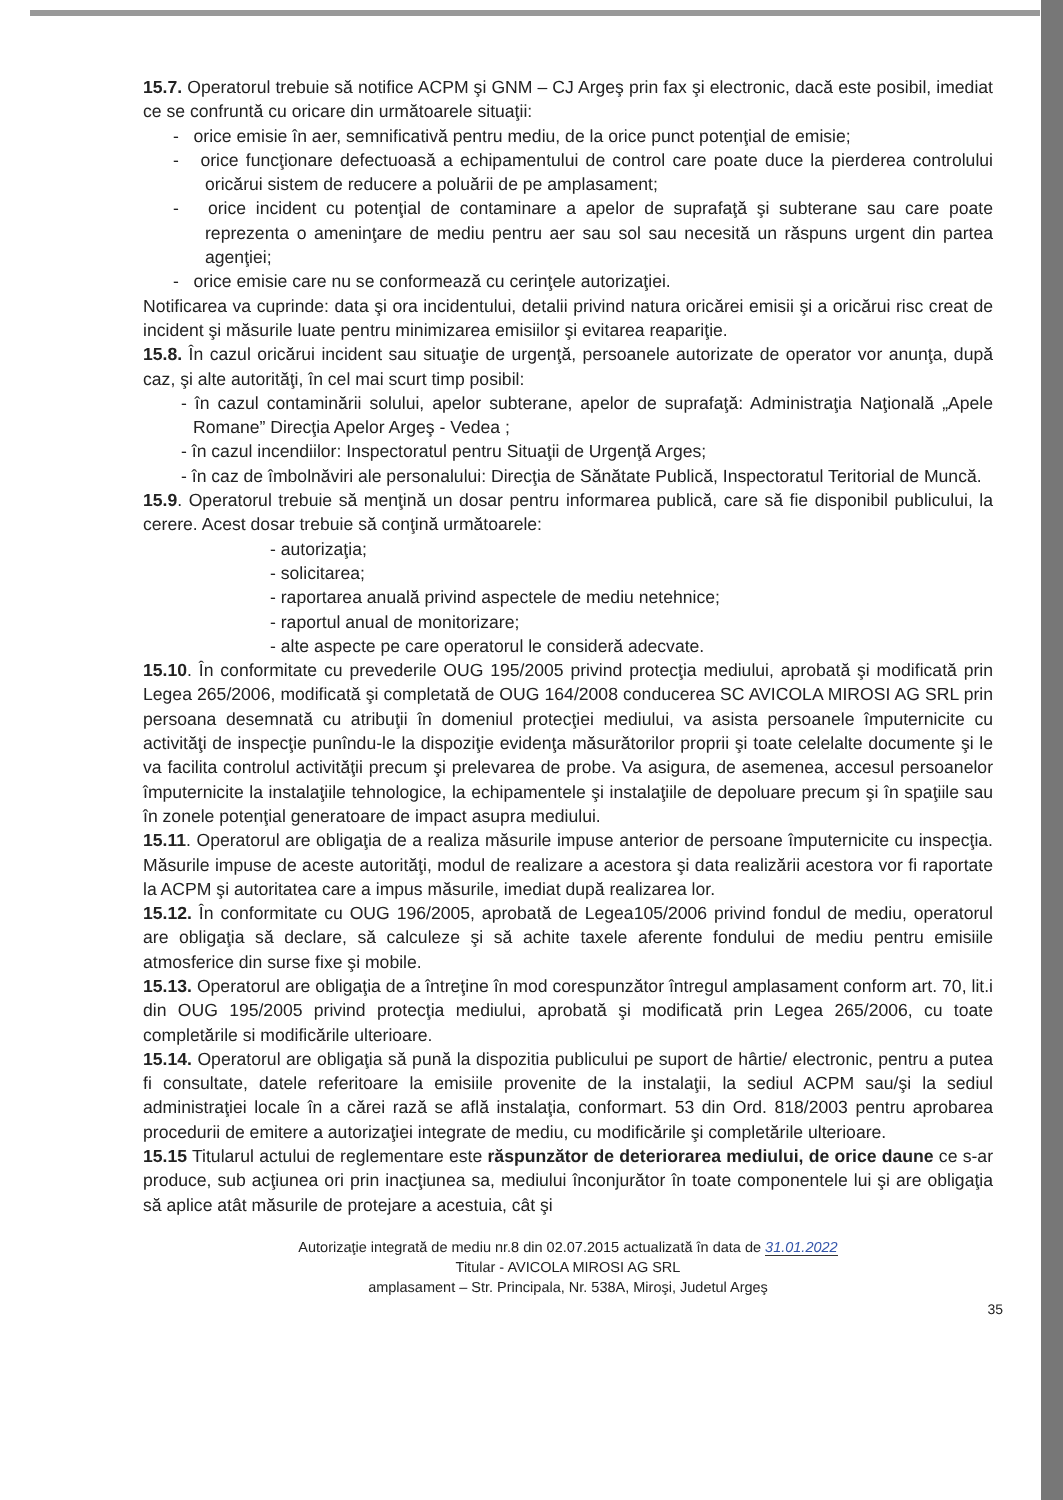15.7. Operatorul trebuie să notifice ACPM şi GNM – CJ Argeş prin fax şi electronic, dacă este posibil, imediat ce se confruntă cu oricare din următoarele situaţii:
- orice emisie în aer, semnificativă pentru mediu, de la orice punct potenţial de emisie;
- orice funcţionare defectuoasă a echipamentului de control care poate duce la pierderea controlului oricărui sistem de reducere a poluării de pe amplasament;
- orice incident cu potenţial de contaminare a apelor de suprafaţă şi subterane sau care poate reprezenta o ameninţare de mediu pentru aer sau sol sau necesită un răspuns urgent din partea agenţiei;
- orice emisie care nu se conformează cu cerinţele autorizaţiei.
Notificarea va cuprinde: data şi ora incidentului, detalii privind natura oricărei emisii şi a oricărui risc creat de incident şi măsurile luate pentru minimizarea emisiilor şi evitarea reapariţie.
15.8. În cazul oricărui incident sau situaţie de urgenţă, persoanele autorizate de operator vor anunţa, după caz, şi alte autorităţi, în cel mai scurt timp posibil:
- în cazul contaminării solului, apelor subterane, apelor de suprafaţă: Administraţia Naţională „Apele Romane” Direcţia Apelor Argeş - Vedea ;
- în cazul incendiilor: Inspectoratul pentru Situaţii de Urgenţă Arges;
- în caz de îmbolnăviri ale personalului: Direcţia de Sănătate Publică, Inspectoratul Teritorial de Muncă.
15.9. Operatorul trebuie să menţină un dosar pentru informarea publică, care să fie disponibil publicului, la cerere. Acest dosar trebuie să conţină următoarele:
- autorizaţia;
- solicitarea;
- raportarea anuală privind aspectele de mediu netehnice;
- raportul anual de monitorizare;
- alte aspecte pe care operatorul le consideră adecvate.
15.10. În conformitate cu prevederile OUG 195/2005 privind protecţia mediului, aprobată şi modificată prin Legea 265/2006, modificată şi completată de OUG 164/2008 conducerea SC AVICOLA MIROSI AG SRL prin persoana desemnată cu atribuţii în domeniul protecţiei mediului, va asista persoanele împuternicite cu activităţi de inspecţie punîndu-le la dispoziţie evidenţa măsurătorilor proprii şi toate celelalte documente şi le va facilita controlul activităţii precum şi prelevarea de probe. Va asigura, de asemenea, accesul persoanelor împuternicite la instalaţiile tehnologice, la echipamentele şi instalaţiile de depoluare precum şi în spaţiile sau în zonele potenţial generatoare de impact asupra mediului.
15.11. Operatorul are obligaţia de a realiza măsurile impuse anterior de persoane împuternicite cu inspecţia. Măsurile impuse de aceste autorităţi, modul de realizare a acestora şi data realizării acestora vor fi raportate la ACPM şi autoritatea care a impus măsurile, imediat după realizarea lor.
15.12. În conformitate cu OUG 196/2005, aprobată de Legea105/2006 privind fondul de mediu, operatorul are obligaţia să declare, să calculeze şi să achite taxele aferente fondului de mediu pentru emisiile atmosferice din surse fixe şi mobile.
15.13. Operatorul are obligaţia de a întreţine în mod corespunzător întregul amplasament conform art. 70, lit.i din OUG 195/2005 privind protecţia mediului, aprobată şi modificată prin Legea 265/2006, cu toate completările si modificările ulterioare.
15.14. Operatorul are obligaţia să pună la dispozitia publicului pe suport de hârtie/ electronic, pentru a putea fi consultate, datele referitoare la emisiile provenite de la instalaţii, la sediul ACPM sau/şi la sediul administraţiei locale în a cărei rază se află instalaţia, conformart. 53 din Ord. 818/2003 pentru aprobarea procedurii de emitere a autorizaţiei integrate de mediu, cu modificările şi completările ulterioare.
15.15 Titularul actului de reglementare este răspunzător de deteriorarea mediului, de orice daune ce s-ar produce, sub acţiunea ori prin inacţiunea sa, mediului înconjurător în toate componentele lui şi are obligaţia să aplice atât măsurile de protejare a acestuia, cât şi
Autorizaţie integrată de mediu nr.8 din 02.07.2015 actualizată în data de 31.01.2022
Titular - AVICOLA MIROSI AG SRL
amplasament – Str. Principala, Nr. 538A, Miroşi, Judetul Argeş
35